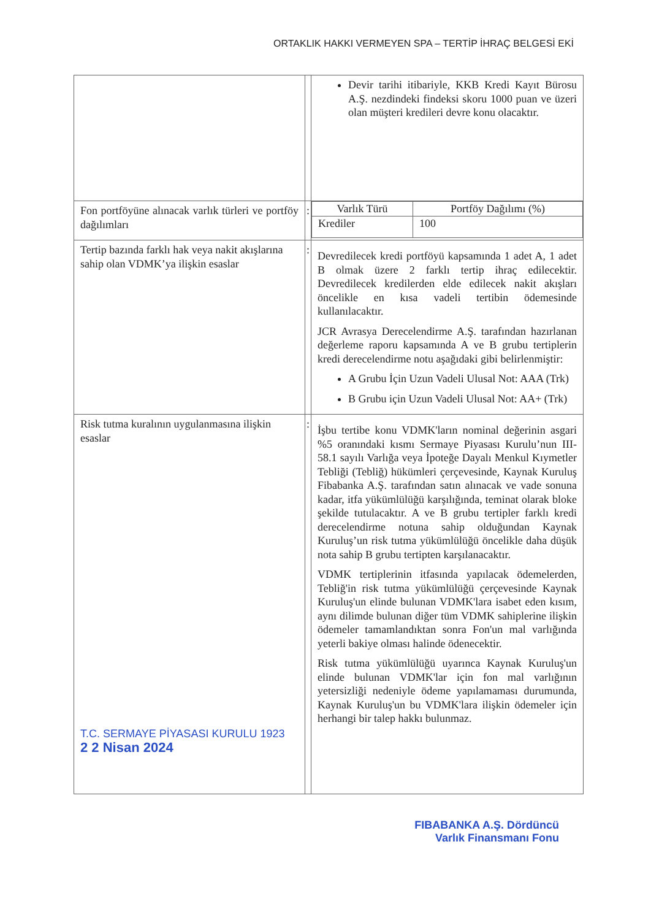ORTAKLIK HAKKI VERMEYEN SPA – TERTİP İHRAÇ BELGESİ EKİ
| | | Devir tarihi itibariyle, KKB Kredi Kayıt Bürosu A.Ş. nezdindeki findeksi skoru 1000 puan ve üzeri olan müşteri kredileri devre konu olacaktır. |
| Fon portföyüne alınacak varlık türleri ve portföy dağılımları | : | / Varlık Türü / Portföy Dağılımı (%) / / --- / --- / / Krediler / 100 / |
| Tertip bazında farklı hak veya nakit akışlarına sahip olan VDMK’ya ilişkin esaslar | : | Devredilecek kredi portföyü kapsamında 1 adet A, 1 adet B olmak üzere 2 farklı tertip ihraç edilecektir. Devredilecek kredilerden elde edilecek nakit akışları öncelikle en kısa vadeli tertibin ödemesinde kullanılacaktır. JCR Avrasya Derecelendirme A.Ş. tarafından hazırlanan değerleme raporu kapsamında A ve B grubu tertiplerin kredi derecelendirme notu aşağıdaki gibi belirlenmiştir: A Grubu İçin Uzun Vadeli Ulusal Not: AAA (Trk) B Grubu için Uzun Vadeli Ulusal Not: AA+ (Trk) |
| Risk tutma kuralının uygulanmasına ilişkin esaslar T.C. SERMAYE PİYASASI KURULU 1923 2 2 Nisan 2024 | : | İşbu tertibe konu VDMK'ların nominal değerinin asgari %5 oranındaki kısmı Sermaye Piyasası Kurulu’nun III-58.1 sayılı Varlığa veya İpoteğe Dayalı Menkul Kıymetler Tebliği (Tebliğ) hükümleri çerçevesinde, Kaynak Kuruluş Fibabanka A.Ş. tarafından satın alınacak ve vade sonuna kadar, itfa yükümlülüğü karşılığında, teminat olarak bloke şekilde tutulacaktır. A ve B grubu tertipler farklı kredi derecelendirme notuna sahip olduğundan Kaynak Kuruluş’un risk tutma yükümlülüğü öncelikle daha düşük nota sahip B grubu tertipten karşılanacaktır. VDMK tertiplerinin itfasında yapılacak ödemelerden, Tebliğ'in risk tutma yükümlülüğü çerçevesinde Kaynak Kuruluş'un elinde bulunan VDMK'lara isabet eden kısım, aynı dilimde bulunan diğer tüm VDMK sahiplerine ilişkin ödemeler tamamlandıktan sonra Fon'un mal varlığında yeterli bakiye olması halinde ödenecektir. Risk tutma yükümlülüğü uyarınca Kaynak Kuruluş'un elinde bulunan VDMK'lar için fon mal varlığının yetersizliği nedeniyle ödeme yapılamaması durumunda, Kaynak Kuruluş'un bu VDMK'lara ilişkin ödemeler için herhangi bir talep hakkı bulunmaz. |
FIBABANKA A.Ş. Dördüncü
Varlık Finansmanı Fonu